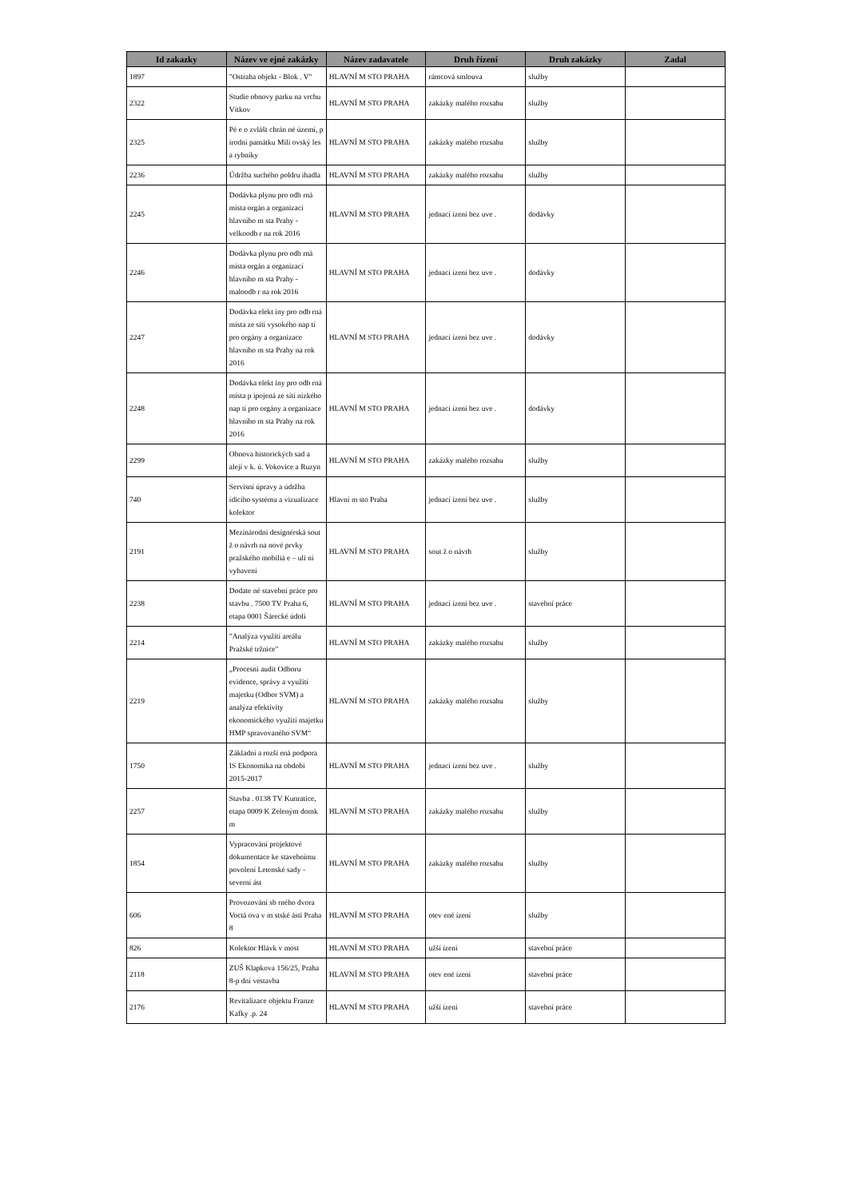| Id zakazky | Název ve ejné zakázky | Název zadavatele | Druh řízení | Druh zakázky | Zadal |
| --- | --- | --- | --- | --- | --- |
| 1897 | "Ostraha objekt - Blok . V" | HLAVNÍ M STO PRAHA | rámcová smlouva | služby | |
| 2322 | Studie obnovy parku na vrchu Vítkov | HLAVNÍ M STO PRAHA | zakázky malého rozsahu | služby | |
| 2325 | Pé e o zvlášt chrán né území, p írodní památku Milí ovský les a rybníky | HLAVNÍ M STO PRAHA | zakázky malého rozsahu | služby | |
| 2236 | Údržba suchého poldru ihadla | HLAVNÍ M STO PRAHA | zakázky malého rozsahu | služby | |
| 2245 | Dodávka plynu pro odb rná místa orgán a organizací hlavního m sta Prahy - velkoodb r na rok 2016 | HLAVNÍ M STO PRAHA | jednací ízení bez uve . | dodávky | |
| 2246 | Dodávka plynu pro odb rná místa orgán a organizací hlavního m sta Prahy - maloodb r na rok 2016 | HLAVNÍ M STO PRAHA | jednací ízení bez uve . | dodávky | |
| 2247 | Dodávka elekt iny pro odb rná místa ze sítí vysokého nap tí pro orgány a organizace hlavního m sta Prahy na rok 2016 | HLAVNÍ M STO PRAHA | jednací ízení bez uve . | dodávky | |
| 2248 | Dodávka elekt iny pro odb rná místa p ipojená ze sítí nízkého nap tí pro orgány a organizace hlavního m sta Prahy na rok 2016 | HLAVNÍ M STO PRAHA | jednací ízení bez uve . | dodávky | |
| 2299 | Obnova historických sad a alejí v k. ú. Vokovice a Ruzyn | HLAVNÍ M STO PRAHA | zakázky malého rozsahu | služby | |
| 740 | Servisní úpravy a údržba ídicího systému a vizualizace kolektor | Hlavní m sto Praha | jednací ízení bez uve . | služby | |
| 2191 | Mezinárodní designérská sout ž o návrh na nové prvky pražského mobiliá e – uli ní vybavení | HLAVNÍ M STO PRAHA | sout ž o návrh | služby | |
| 2238 | Dodate né stavební práce pro stavbu . 7500 TV Praha 6, etapa 0001 Šárecké údolí | HLAVNÍ M STO PRAHA | jednací ízení bez uve . | stavební práce | |
| 2214 | "Analýza využití areálu Pražské tržnice" | HLAVNÍ M STO PRAHA | zakázky malého rozsahu | služby | |
| 2219 | „Procesní audit Odboru evidence, správy a využití majetku (Odbor SVM) a analýza efektivity ekonomického využití majetku HMP spravovaného SVM“ | HLAVNÍ M STO PRAHA | zakázky malého rozsahu | služby | |
| 1750 | Základní a rozší ená podpora IS Ekonomika na období 2015-2017 | HLAVNÍ M STO PRAHA | jednací ízení bez uve . | služby | |
| 2257 | Stavba . 0138 TV Kunratice, etapa 0009 K Zeleným domk m | HLAVNÍ M STO PRAHA | zakázky malého rozsahu | služby | |
| 1854 | Vypracování projektové dokumentace ke stavebnímu povolení Letenské sady - severní ást | HLAVNÍ M STO PRAHA | zakázky malého rozsahu | služby | |
| 606 | Provozování sb rného dvora Voctá ova v m stské ásti Praha 8 | HLAVNÍ M STO PRAHA | otev ené ízení | služby | |
| 826 | Kolektor Hlávk v most | HLAVNÍ M STO PRAHA | užší ízení | stavební práce | |
| 2118 | ZUŠ Klapkova 156/25, Praha 8-p dní vestavba | HLAVNÍ M STO PRAHA | otev ené ízení | stavební práce | |
| 2176 | Revitalizace objektu Franze Kafky .p. 24 | HLAVNÍ M STO PRAHA | užší ízení | stavební práce | |